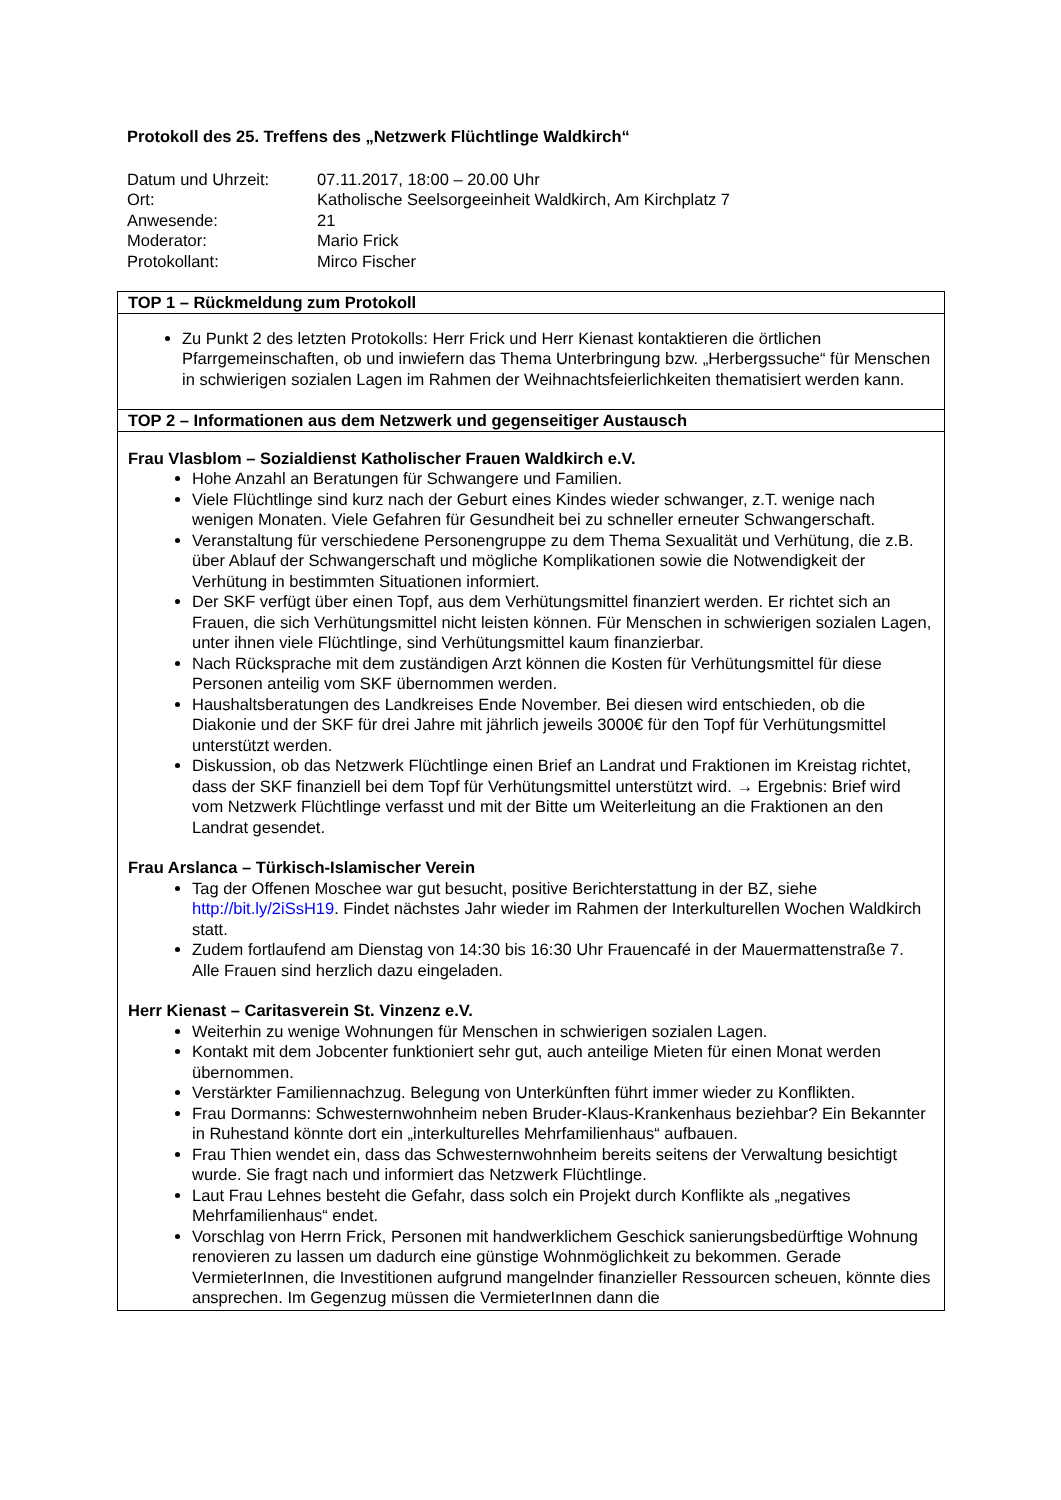Protokoll des 25. Treffens des „Netzwerk Flüchtlinge Waldkirch“
| Datum und Uhrzeit: | 07.11.2017, 18:00 – 20.00 Uhr |
| Ort: | Katholische Seelsorgeeinheit Waldkirch, Am Kirchplatz 7 |
| Anwesende: | 21 |
| Moderator: | Mario Frick |
| Protokollant: | Mirco Fischer |
| TOP 1 – Rückmeldung zum Protokoll |
| --- |
| Zu Punkt 2 des letzten Protokolls: Herr Frick und Herr Kienast kontaktieren die örtlichen Pfarrgemeinschaften, ob und inwiefern das Thema Unterbringung bzw. „Herbergssuche“ für Menschen in schwierigen sozialen Lagen im Rahmen der Weihnachtsfeierlichkeiten thematisiert werden kann. |
| TOP 2 – Informationen aus dem Netzwerk und gegenseitiger Austausch |
| Frau Vlasblom – Sozialdienst Katholischer Frauen Waldkirch e.V. Hohe Anzahl an Beratungen für Schwangere und Familien. Viele Flüchtlinge sind kurz nach der Geburt eines Kindes wieder schwanger, z.T. wenige nach wenigen Monaten. Viele Gefahren für Gesundheit bei zu schneller erneuter Schwangerschaft. Veranstaltung für verschiedene Personengruppe zu dem Thema Sexualität und Verhütung, die z.B. über Ablauf der Schwangerschaft und mögliche Komplikationen sowie die Notwendigkeit der Verhütung in bestimmten Situationen informiert. Der SKF verfügt über einen Topf, aus dem Verhütungsmittel finanziert werden. Er richtet sich an Frauen, die sich Verhütungsmittel nicht leisten können. Für Menschen in schwierigen sozialen Lagen, unter ihnen viele Flüchtlinge, sind Verhütungsmittel kaum finanzierbar. Nach Rücksprache mit dem zuständigen Arzt können die Kosten für Verhütungsmittel für diese Personen anteilig vom SKF übernommen werden. Haushaltsberatungen des Landkreises Ende November. Bei diesen wird entschieden, ob die Diakonie und der SKF für drei Jahre mit jährlich jeweils 3000€ für den Topf für Verhütungsmittel unterstützt werden. Diskussion, ob das Netzwerk Flüchtlinge einen Brief an Landrat und Fraktionen im Kreistag richtet, dass der SKF finanziell bei dem Topf für Verhütungsmittel unterstützt wird. → Ergebnis: Brief wird vom Netzwerk Flüchtlinge verfasst und mit der Bitte um Weiterleitung an die Fraktionen an den Landrat gesendet. Frau Arslanca – Türkisch-Islamischer Verein Tag der Offenen Moschee war gut besucht, positive Berichterstattung in der BZ, siehe http://bit.ly/2iSsH19 . Findet nächstes Jahr wieder im Rahmen der Interkulturellen Wochen Waldkirch statt. Zudem fortlaufend am Dienstag von 14:30 bis 16:30 Uhr Frauencafé in der Mauermattenstraße 7. Alle Frauen sind herzlich dazu eingeladen. Herr Kienast – Caritasverein St. Vinzenz e.V. Weiterhin zu wenige Wohnungen für Menschen in schwierigen sozialen Lagen. Kontakt mit dem Jobcenter funktioniert sehr gut, auch anteilige Mieten für einen Monat werden übernommen. Verstärkter Familiennachzug. Belegung von Unterkünften führt immer wieder zu Konflikten. Frau Dormanns: Schwesternwohnheim neben Bruder-Klaus-Krankenhaus beziehbar? Ein Bekannter in Ruhestand könnte dort ein „interkulturelles Mehrfamilienhaus“ aufbauen. Frau Thien wendet ein, dass das Schwesternwohnheim bereits seitens der Verwaltung besichtigt wurde. Sie fragt nach und informiert das Netzwerk Flüchtlinge. Laut Frau Lehnes besteht die Gefahr, dass solch ein Projekt durch Konflikte als „negatives Mehrfamilienhaus“ endet. Vorschlag von Herrn Frick, Personen mit handwerklichem Geschick sanierungsbedürftige Wohnung renovieren zu lassen um dadurch eine günstige Wohnmöglichkeit zu bekommen. Gerade VermieterInnen, die Investitionen aufgrund mangelnder finanzieller Ressourcen scheuen, könnte dies ansprechen. Im Gegenzug müssen die VermieterInnen dann die |